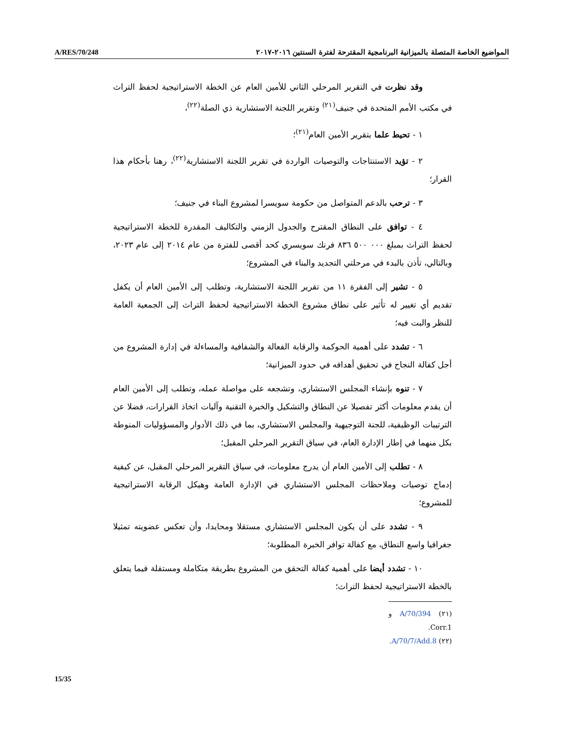A/RES/70/248 المواضيع الخاصة المتصلة بالميزانية البرنامجية المقترحة لفترة السنتين ٢٠١٦-٢٠١٧
وقد نظرت في التقرير المرحلي الثاني للأمين العام عن الخطة الاستراتيجية لحفظ التراث في مكتب الأمم المتحدة في جنيف<sup>(٢١)</sup> وتقرير اللجنة الاستشارية ذي الصلة<sup>(٢٢)</sup>،
١ - تحيط علما بتقرير الأمين العام<sup>(٢١)</sup>؛
٢ - تؤيد الاستنتاجات والتوصيات الواردة في تقرير اللجنة الاستشارية<sup>(٢٢)</sup>، رهنا بأحكام هذا القرار؛
٣ - ترحب بالدعم المتواصل من حكومة سويسرا لمشروع البناء في جنيف؛
٤ - توافق على النطاق المقترح والجدول الزمني والتكاليف المقدرة للخطة الاستراتيجية لحفظ التراث بمبلغ ٠٠٠ ٥٠٠ ٨٣٦ فرنك سويسري كحد أقصى للفترة من عام ٢٠١٤ إلى عام ٢٠٢٣، وبالتالي، تأذن بالبدء في مرحلتي التجديد والبناء في المشروع؛
٥ - تشير إلى الفقرة ١١ من تقرير اللجنة الاستشارية، وتطلب إلى الأمين العام أن يكفل تقديم أي تغيير له تأثير على نطاق مشروع الخطة الاستراتيجية لحفظ التراث إلى الجمعية العامة للنظر والبت فيه؛
٦ - تشدد على أهمية الحوكمة والرقابة الفعالة والشفافية والمساءلة في إدارة المشروع من أجل كفالة النجاح في تحقيق أهدافه في حدود الميزانية؛
٧ - تنوه بإنشاء المجلس الاستشاري، وتشجعه على مواصلة عمله، وتطلب إلى الأمين العام أن يقدم معلومات أكثر تفصيلا عن النطاق والتشكيل والخبرة التقنية وآليات اتخاذ القرارات، فضلا عن الترتيبات الوظيفية، للجنة التوجيهية والمجلس الاستشاري، بما في ذلك الأدوار والمسؤوليات المنوطة بكل منهما في إطار الإدارة العام، في سياق التقرير المرحلي المقبل؛
٨ - تطلب إلى الأمين العام أن يدرج معلومات، في سياق التقرير المرحلي المقبل، عن كيفية إدماج توصيات وملاحظات المجلس الاستشاري في الإدارة العامة وهيكل الرقابة الاستراتيجية للمشروع؛
٩ - تشدد على أن يكون المجلس الاستشاري مستقلا ومحايدا، وأن تعكس عضويته تمثيلا جغرافيا واسع النطاق، مع كفالة توافر الخبرة المطلوبة؛
١٠ - تشدد أيضا على أهمية كفالة التحقق من المشروع بطريقة متكاملة ومستقلة فيما يتعلق بالخطة الاستراتيجية لحفظ التراث؛
(٢١) A/70/394 و Corr.1.
(٢٢) A/70/7/Add.8.
15/35